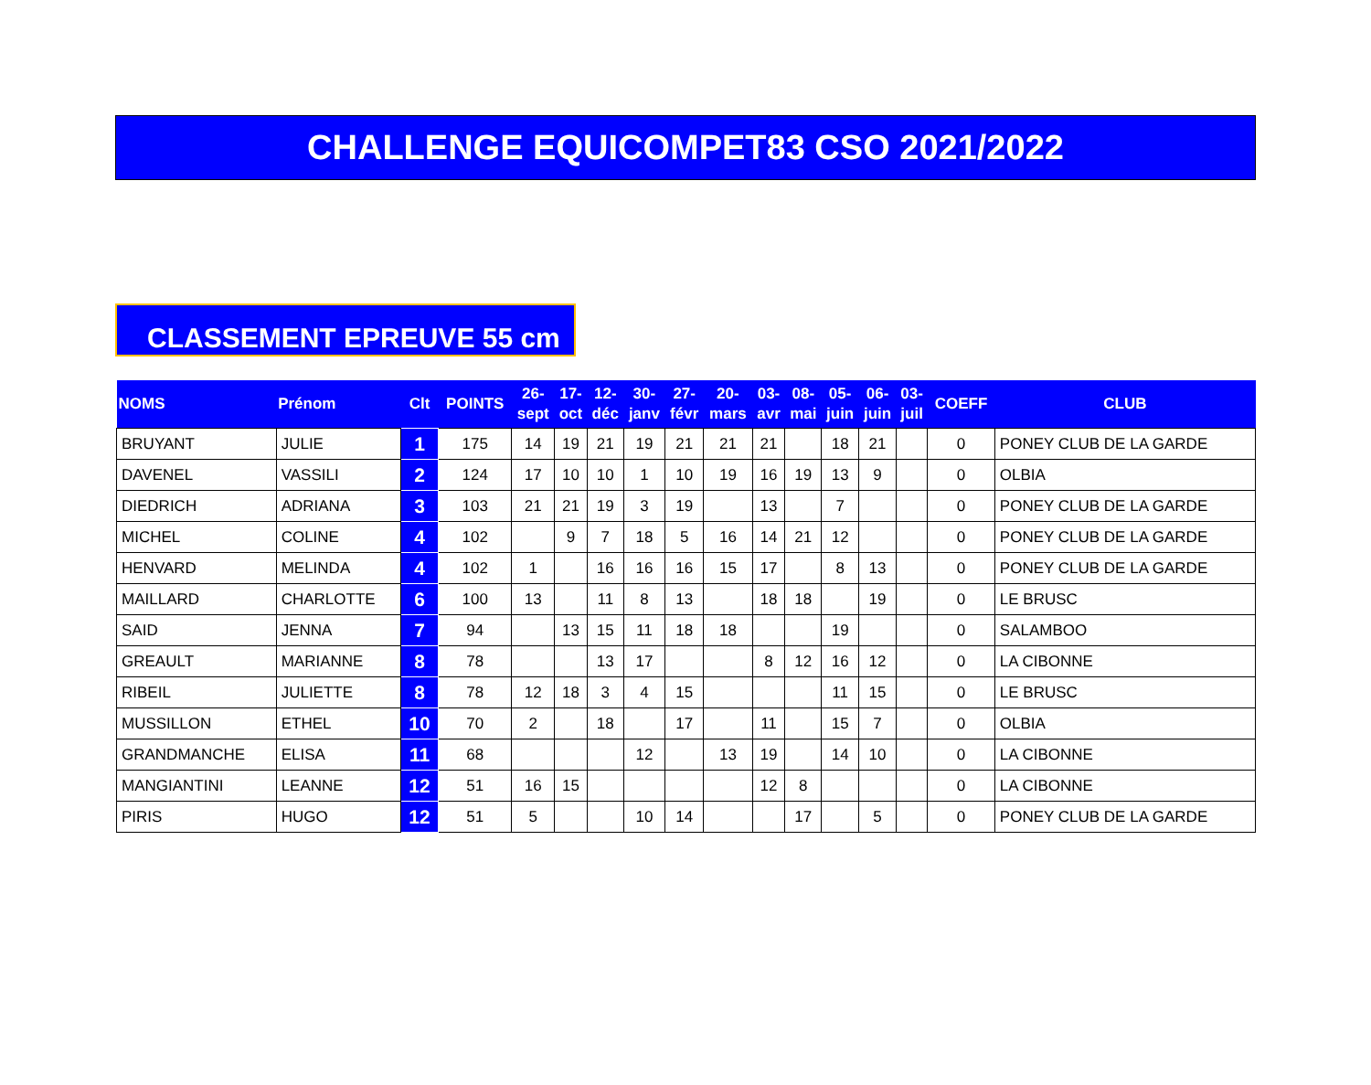CHALLENGE EQUICOMPET83 CSO 2021/2022
CLASSEMENT EPREUVE 55 cm
| NOMS | Prénom | Clt | POINTS | 26- sept | 17- oct | 12- déc | 30- janv | 27- févr | 20- mars | 03- avr | 08- mai | 05- juin | 06- juin | 03- juil | COEFF | CLUB |
| --- | --- | --- | --- | --- | --- | --- | --- | --- | --- | --- | --- | --- | --- | --- | --- | --- |
| BRUYANT | JULIE | 1 | 175 | 14 | 19 | 21 | 19 | 21 | 21 | 21 | | 18 | 21 | | 0 | PONEY CLUB DE LA GARDE |
| DAVENEL | VASSILI | 2 | 124 | 17 | 10 | 10 | 1 | 10 | 19 | 16 | 19 | 13 | 9 | | 0 | OLBIA |
| DIEDRICH | ADRIANA | 3 | 103 | 21 | 21 | 19 | 3 | 19 | | 13 | | 7 | | | 0 | PONEY CLUB DE LA GARDE |
| MICHEL | COLINE | 4 | 102 | | 9 | 7 | 18 | 5 | 16 | 14 | 21 | 12 | | | 0 | PONEY CLUB DE LA GARDE |
| HENVARD | MELINDA | 4 | 102 | 1 | | 16 | 16 | 16 | 15 | 17 | | 8 | 13 | | 0 | PONEY CLUB DE LA GARDE |
| MAILLARD | CHARLOTTE | 6 | 100 | 13 | | 11 | 8 | 13 | | 18 | 18 | | 19 | | 0 | LE BRUSC |
| SAID | JENNA | 7 | 94 | | 13 | 15 | 11 | 18 | 18 | | | 19 | | | 0 | SALAMBOO |
| GREAULT | MARIANNE | 8 | 78 | | | 13 | 17 | | | 8 | 12 | 16 | 12 | | 0 | LA CIBONNE |
| RIBEIL | JULIETTE | 8 | 78 | 12 | 18 | 3 | 4 | 15 | | | | 11 | 15 | | 0 | LE BRUSC |
| MUSSILLON | ETHEL | 10 | 70 | 2 | | 18 | | 17 | | 11 | | 15 | 7 | | 0 | OLBIA |
| GRANDMANCHE | ELISA | 11 | 68 | | | | 12 | | 13 | 19 | | 14 | 10 | | 0 | LA CIBONNE |
| MANGIANTINI | LEANNE | 12 | 51 | 16 | 15 | | | | | 12 | 8 | | | | 0 | LA CIBONNE |
| PIRIS | HUGO | 12 | 51 | 5 | | | 10 | 14 | | | 17 | | 5 | | 0 | PONEY CLUB DE LA GARDE |